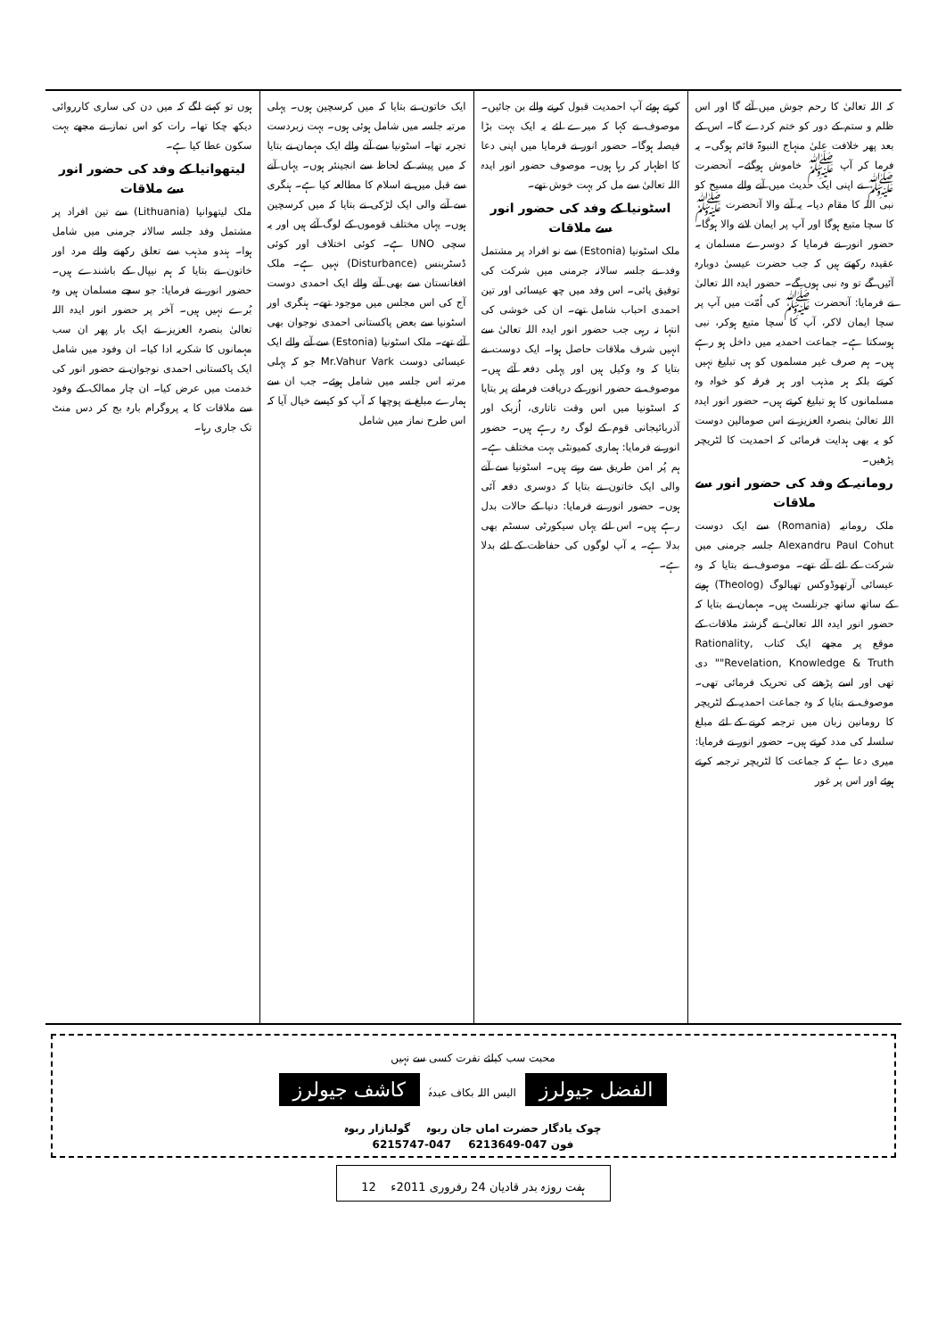کہ اللہ تعالیٰ کا رحم جوش میں آئے گا اور اس ظلم و ستم کے دور کو ختم کردے گا۔ اس کے بعد پھر خلافت علیٰ منہاج النبوۃ قائم ہوگی۔ یہ فرما کر آپ ﷺ خاموش ہوگئے۔ آنحضرت ﷺ نے اپنی ایک حدیث میں آنے والے مسیح کو نبی اللہ کا مقام دیا۔ یہ آنے والا آنحضرت ﷺ کا سچا متبع ہوگا اور آپ پر ایمان لانے والا ہوگا۔ حضور انور نے فرمایا کہ دوسرے مسلمان یہ عقیدہ رکھتے ہیں کہ جب حضرت عیسیٰ دوبارہ آئیں گے تو وہ نبی ہوں گے۔ حضور ایدہ اللہ تعالیٰ نے فرمایا: آنحضرت ﷺ کی اُمّت میں آپ پر سچا ایمان لاکر، آپ کا سچا متبع ہوکر، نبی ہوسکتا ہے۔ جماعت احمدیہ میں داخل ہو رہے ہیں۔ ہم صرف غیر مسلموں کو ہی تبلیغ نہیں کرتے بلکہ ہر مذہب اور ہر فرقہ کو خواہ وہ مسلمانوں کا ہو تبلیغ کرتے ہیں۔ حضور انور ایدہ اللہ تعالیٰ بنصرہ العزیز نے اس صومالین دوست کو یہ بھی ہدایت فرمائی کہ احمدیت کا لٹریچر پڑھیں۔
رومانیہ کے وفد کی حضور انور سے ملاقات
ملک رومانیہ (Romania) سے ایک دوست Alexandru Paul Cohut جلسہ جرمنی میں شرکت کے لئے آئے تھے۔ موصوف نے بتایا کہ وہ عیسائی آرتھوڈوکس تھیالوگ (Theolog) ہونے کے ساتھ ساتھ جرنلسٹ ہیں۔ مہمان نے بتایا کہ حضور انور ایدہ اللہ تعالیٰ نے گزشتہ ملاقات کے موقع پر مجھے ایک کتاب Rationality, "Revelation, Knowledge & Truth" دی تھی اور اسے پڑھنے کی تحریک فرمائی تھی۔ موصوف نے بتایا کہ وہ جماعت احمدیہ کے لٹریچر کا رومانین زبان میں ترجمہ کرنے کے لئے مبلغ سلسلہ کی مدد کرتے ہیں۔ حضور انور نے فرمایا: میری دعا ہے کہ جماعت کا لٹریچر ترجمہ کرتے ہوئے اور اس پر غور
کرتے ہوئے آپ احمدیت قبول کرنے والے بن جائیں۔ موصوف نے کہا کہ میرے لئے یہ ایک بہت بڑا فیصلہ ہوگا۔ حضور انور نے فرمایا میں اپنی دعا کا اظہار کر رہا ہوں۔ موصوف حضور انور ایدہ اللہ تعالیٰ سے مل کر بہت خوش تھے۔
اسٹونیا کے وفد کی حضور انور سے ملاقات
ملک اسٹونیا (Estonia) سے نو افراد پر مشتمل وفد نے جلسہ سالانہ جرمنی میں شرکت کی توفیق پائی۔ اس وفد میں چھ عیسائی اور تین احمدی احباب شامل تھے۔ ان کی خوشی کی انتہا نہ رہی جب حضور انور ایدہ اللہ تعالیٰ سے انہیں شرف ملاقات حاصل ہوا۔ ایک دوست نے بتایا کہ وہ وکیل ہیں اور پہلی دفعہ آئے ہیں۔ موصوف نے حضور انور کے دریافت فرمانے پر بتایا کہ اسٹونیا میں اس وقت تاتاری، اُزبک اور آذربائیجانی قوم کے لوگ رہ رہے ہیں۔ حضور انور نے فرمایا: ہماری کمیونٹی بہت مختلف ہے۔ ہم پُر امن طریق سے رہتے ہیں۔ اسٹونیا سے آنے والی ایک خاتون نے بتایا کہ دوسری دفعہ آئی ہوں۔ حضور انور نے فرمایا: دنیا کے حالات بدل رہے ہیں۔ اس لئے یہاں سیکورٹی سسٹم بھی بدلا ہے۔ یہ آپ لوگوں کی حفاظت کے لئے بدلا ہے۔
ایک خاتون نے بتایا کہ میں کرسچین ہوں۔ پہلی مرتبہ جلسہ میں شامل ہوئی ہوں۔ بہت زبردست تجربہ تھا۔ اسٹونیا سے آنے والے ایک مہمان نے بتایا کہ میں پیشہ کے لحاظ سے انجینئر ہوں۔ یہاں آنے سے قبل میں نے اسلام کا مطالعہ کیا ہے۔ ہنگری سے آنے والی ایک لڑکی نے بتایا کہ میں کرسچین ہوں۔ یہاں مختلف قوموں کے لوگ آئے ہیں اور یہ سچی UNO ہے۔ کوئی اختلاف اور کوئی ڈسٹربنس (Disturbance) نہیں ہے۔ ملک افغانستان سے بھی آنے والے ایک احمدی دوست آج کی اس مجلس میں موجود تھے۔ ہنگری اور اسٹونیا سے بعض پاکستانی احمدی نوجوان بھی آئے تھے۔ ملک اسٹونیا (Estonia) سے آنے والے ایک عیسائی دوست Mr.Vahur Vark جو کہ پہلی مرتبہ اس جلسہ میں شامل ہوئے۔ جب ان سے ہمارے مبلغ نے پوچھا کہ آپ کو کیسے خیال آیا کہ اس طرح نماز میں شامل
ہوں تو کہنے لگے کہ میں دن کی ساری کارروائی دیکھ چکا تھا۔ رات کو اس نماز نے مجھے بہت سکون عطا کیا ہے۔
لیتھوانیا کے وفد کی حضور انور سے ملاقات
ملک لیتھوانیا (Lithuania) سے تین افراد پر مشتمل وفد جلسہ سالانہ جرمنی میں شامل ہوا۔ ہندو مذہب سے تعلق رکھنے والے مرد اور خاتون نے بتایا کہ ہم نیپال کے باشندے ہیں۔ حضور انور نے فرمایا: جو سچے مسلمان ہیں وہ بُرے نہیں ہیں۔ آخر پر حضور انور ایدہ اللہ تعالیٰ بنصرہ العزیز نے ایک بار پھر ان سب مہمانوں کا شکریہ ادا کیا۔ ان وفود میں شامل ایک پاکستانی احمدی نوجوان نے حضور انور کی خدمت میں عرض کیا۔ ان چار ممالک کے وفود سے ملاقات کا یہ پروگرام بارہ بج کر دس منٹ تک جاری رہا۔
محبت سب کیلئے نفرت کسی سے نہیں
الفضل جیولرز الیس اللہ بکاف عبدہٗ کاشف جیولرز
چوک یادگار حضرت اماں جان ربوہ گولبازار ربوہ
فون 047-6213649 047-6215747
ہفت روزہ بدر قادیان 24 رفروری 2011ء 12